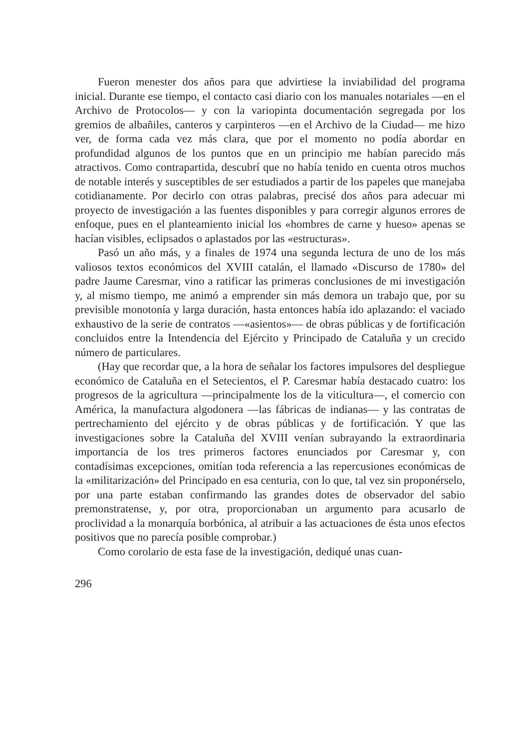Fueron menester dos años para que advirtiese la inviabilidad del programa inicial. Durante ese tiempo, el contacto casi diario con los manuales notariales —en el Archivo de Protocolos— y con la variopinta documentación segregada por los gremios de albañiles, canteros y carpinteros —en el Archivo de la Ciudad— me hizo ver, de forma cada vez más clara, que por el momento no podía abordar en profundidad algunos de los puntos que en un principio me habían parecido más atractivos. Como contrapartida, descubrí que no había tenido en cuenta otros muchos de notable interés y susceptibles de ser estudiados a partir de los papeles que manejaba cotidianamente. Por decirlo con otras palabras, precisé dos años para adecuar mi proyecto de investigación a las fuentes disponibles y para corregir algunos errores de enfoque, pues en el planteamiento inicial los «hombres de carne y hueso» apenas se hacían visibles, eclipsados o aplastados por las «estructuras».
Pasó un año más, y a finales de 1974 una segunda lectura de uno de los más valiosos textos económicos del XVIII catalán, el llamado «Discurso de 1780» del padre Jaume Caresmar, vino a ratificar las primeras conclusiones de mi investigación y, al mismo tiempo, me animó a emprender sin más demora un trabajo que, por su previsible monotonía y larga duración, hasta entonces había ido aplazando: el vaciado exhaustivo de la serie de contratos —«asientos»— de obras públicas y de fortificación concluidos entre la Intendencia del Ejército y Principado de Cataluña y un crecido número de particulares.
(Hay que recordar que, a la hora de señalar los factores impulsores del despliegue económico de Cataluña en el Setecientos, el P. Caresmar había destacado cuatro: los progresos de la agricultura —principalmente los de la viticultura—, el comercio con América, la manufactura algodonera —las fábricas de indianas— y las contratas de pertrechamiento del ejército y de obras públicas y de fortificación. Y que las investigaciones sobre la Cataluña del XVIII venían subrayando la extraordinaria importancia de los tres primeros factores enunciados por Caresmar y, con contadísimas excepciones, omitían toda referencia a las repercusiones económicas de la «militarización» del Principado en esa centuria, con lo que, tal vez sin proponérselo, por una parte estaban confirmando las grandes dotes de observador del sabio premonstratense, y, por otra, proporcionaban un argumento para acusarlo de proclividad a la monarquía borbónica, al atribuir a las actuaciones de ésta unos efectos positivos que no parecía posible comprobar.)
Como corolario de esta fase de la investigación, dediqué unas cuan-
296